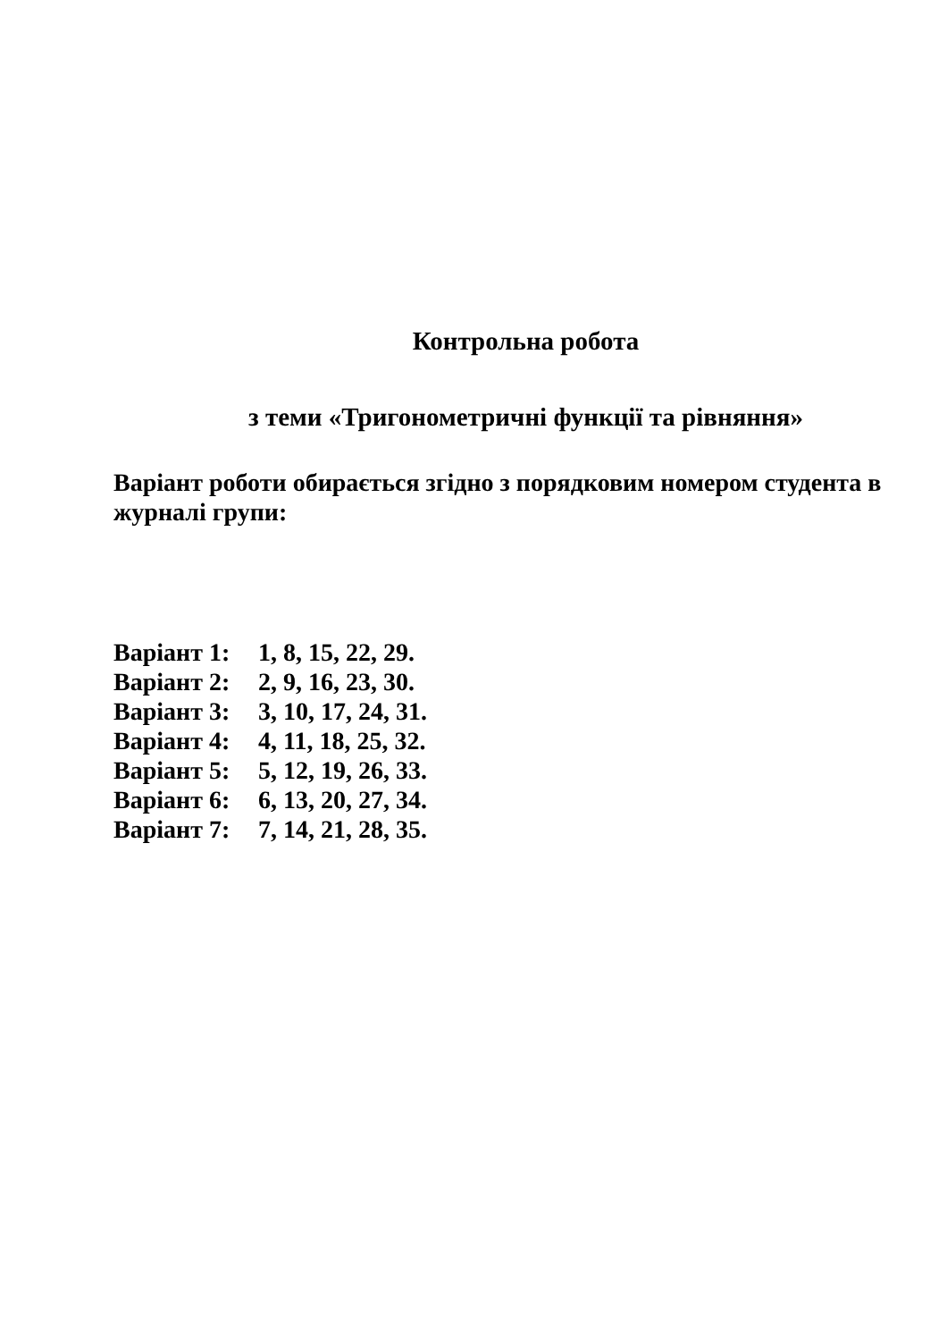Контрольна робота
з теми «Тригонометричні функції та рівняння»
Варіант роботи обирається згідно з порядковим номером студента в журналі групи:
Варіант 1: 1, 8, 15, 22, 29.
Варіант 2: 2, 9, 16, 23, 30.
Варіант 3: 3, 10, 17, 24, 31.
Варіант 4: 4, 11, 18, 25, 32.
Варіант 5: 5, 12, 19, 26, 33.
Варіант 6: 6, 13, 20, 27, 34.
Варіант 7: 7, 14, 21, 28, 35.